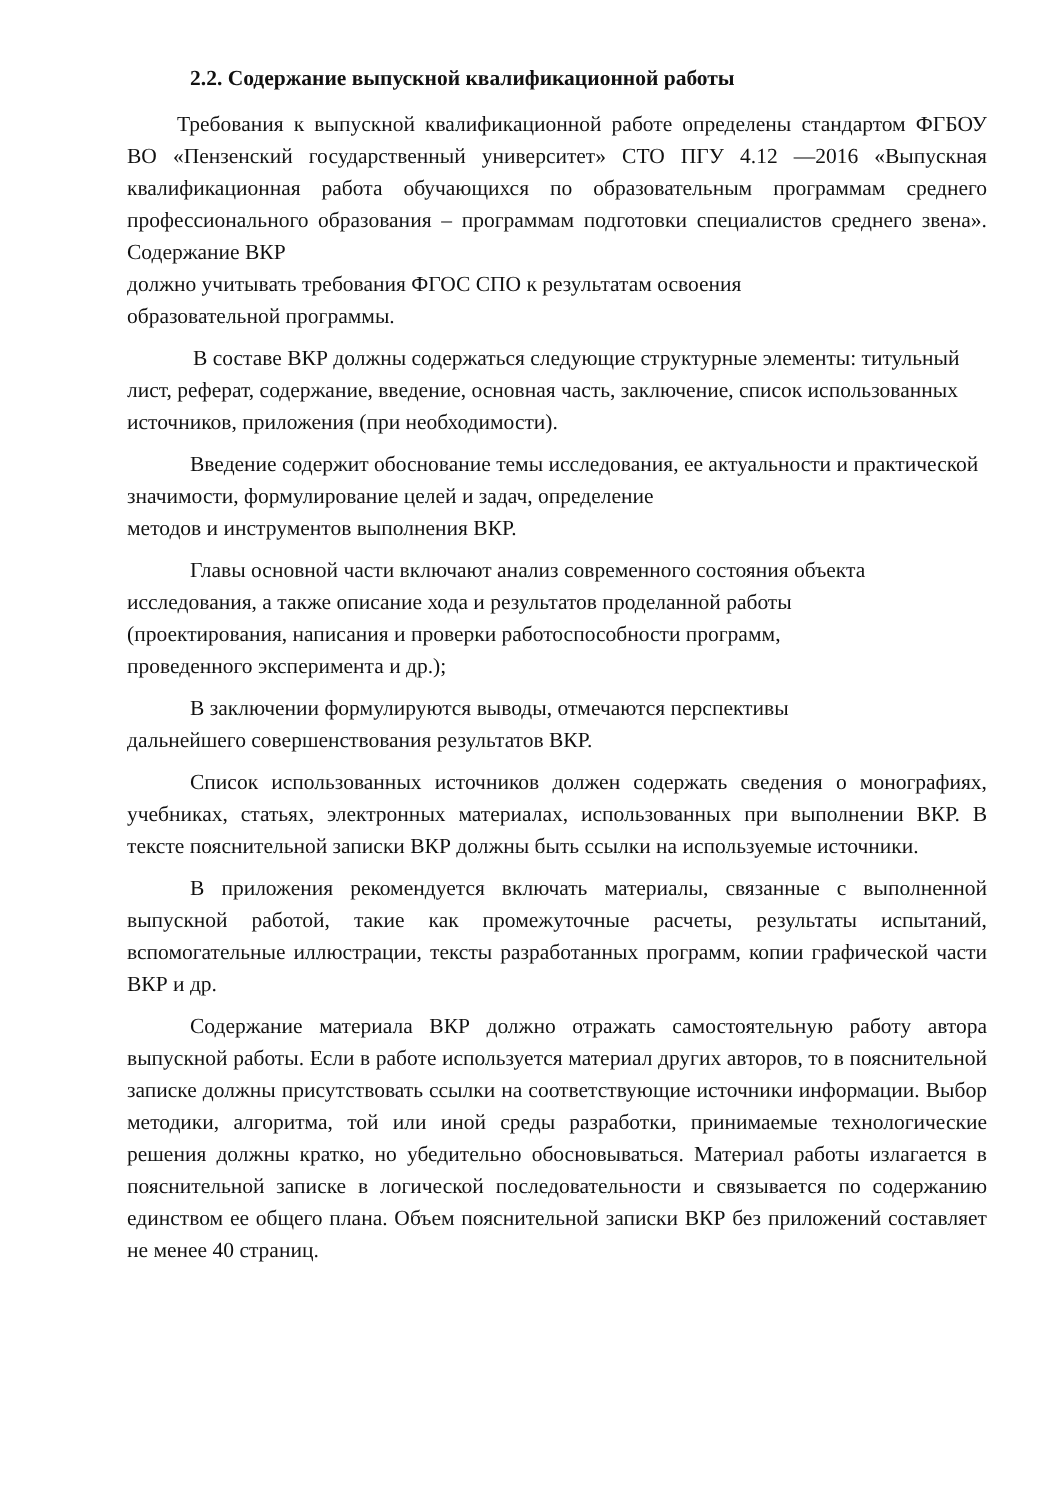2.2. Содержание выпускной квалификационной работы
Требования к выпускной квалификационной работе определены стандартом ФГБОУ ВО «Пензенский государственный университет» СТО ПГУ 4.12 —2016 «Выпускная квалификационная работа обучающихся по образовательным программам среднего профессионального образования – программам подготовки специалистов среднего звена». Содержание ВКР
должно учитывать требования ФГОС СПО к результатам освоения
образовательной программы.
В составе ВКР должны содержаться следующие структурные элементы: титульный лист, реферат, содержание, введение, основная часть, заключение, список использованных источников, приложения (при необходимости).
Введение содержит обоснование темы исследования, ее актуальности и практической значимости, формулирование целей и задач, определение
методов и инструментов выполнения ВКР.
Главы основной части включают анализ современного состояния объекта исследования, а также описание хода и результатов проделанной работы
(проектирования, написания и проверки работоспособности программ,
проведенного эксперимента и др.);
В заключении формулируются выводы, отмечаются перспективы
дальнейшего совершенствования результатов ВКР.
Список использованных источников должен содержать сведения о монографиях, учебниках, статьях, электронных материалах, использованных при выполнении ВКР. В тексте пояснительной записки ВКР должны быть ссылки на используемые источники.
В приложения рекомендуется включать материалы, связанные с выполненной выпускной работой, такие как промежуточные расчеты, результаты испытаний, вспомогательные иллюстрации, тексты разработанных программ, копии графической части ВКР и др.
Содержание материала ВКР должно отражать самостоятельную работу автора выпускной работы. Если в работе используется материал других авторов, то в пояснительной записке должны присутствовать ссылки на соответствующие источники информации. Выбор методики, алгоритма, той или иной среды разработки, принимаемые технологические решения должны кратко, но убедительно обосновываться. Материал работы излагается в пояснительной записке в логической последовательности и связывается по содержанию единством ее общего плана. Объем пояснительной записки ВКР без приложений составляет не менее 40 страниц.